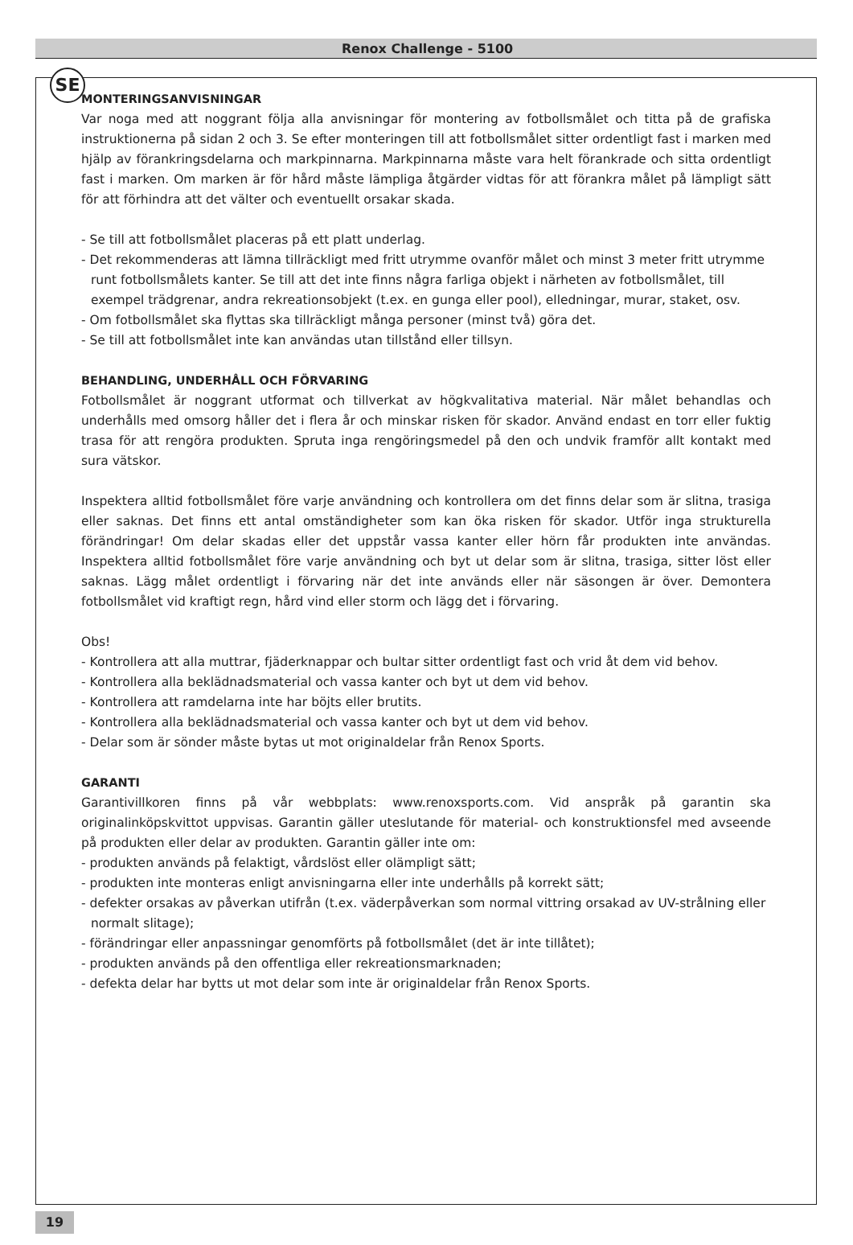SE
Renox Challenge - 5100
MONTERINGSANVISNINGAR
Var noga med att noggrant följa alla anvisningar för montering av fotbollsmålet och titta på de grafiska instruktionerna på sidan 2 och 3. Se efter monteringen till att fotbollsmålet sitter ordentligt fast i marken med hjälp av förankringsdelarna och markpinnarna. Markpinnarna måste vara helt förankrade och sitta ordentligt fast i marken. Om marken är för hård måste lämpliga åtgärder vidtas för att förankra målet på lämpligt sätt för att förhindra att det välter och eventuellt orsakar skada.
- Se till att fotbollsmålet placeras på ett platt underlag.
- Det rekommenderas att lämna tillräckligt med fritt utrymme ovanför målet och minst 3 meter fritt utrymme runt fotbollsmålets kanter. Se till att det inte finns några farliga objekt i närheten av fotbollsmålet, till exempel trädgrenar, andra rekreationsobjekt (t.ex. en gunga eller pool), elledningar, murar, staket, osv.
- Om fotbollsmålet ska flyttas ska tillräckligt många personer (minst två) göra det.
- Se till att fotbollsmålet inte kan användas utan tillstånd eller tillsyn.
BEHANDLING, UNDERHÅLL OCH FÖRVARING
Fotbollsmålet är noggrant utformat och tillverkat av högkvalitativa material. När målet behandlas och underhålls med omsorg håller det i flera år och minskar risken för skador. Använd endast en torr eller fuktig trasa för att rengöra produkten. Spruta inga rengöringsmedel på den och undvik framför allt kontakt med sura vätskor.
Inspektera alltid fotbollsmålet före varje användning och kontrollera om det finns delar som är slitna, trasiga eller saknas. Det finns ett antal omständigheter som kan öka risken för skador. Utför inga strukturella förändringar! Om delar skadas eller det uppstår vassa kanter eller hörn får produkten inte användas. Inspektera alltid fotbollsmålet före varje användning och byt ut delar som är slitna, trasiga, sitter löst eller saknas. Lägg målet ordentligt i förvaring när det inte används eller när säsongen är över. Demontera fotbollsmålet vid kraftigt regn, hård vind eller storm och lägg det i förvaring.
Obs!
- Kontrollera att alla muttrar, fjäderknappar och bultar sitter ordentligt fast och vrid åt dem vid behov.
- Kontrollera alla beklädnadsmaterial och vassa kanter och byt ut dem vid behov.
- Kontrollera att ramdelarna inte har böjts eller brutits.
- Kontrollera alla beklädnadsmaterial och vassa kanter och byt ut dem vid behov.
- Delar som är sönder måste bytas ut mot originaldelar från Renox Sports.
GARANTI
Garantivillkoren finns på vår webbplats: www.renoxsports.com. Vid anspråk på garantin ska originalinköpskvittot uppvisas. Garantin gäller uteslutande för material- och konstruktionsfel med avseende på produkten eller delar av produkten. Garantin gäller inte om:
- produkten används på felaktigt, vårdslöst eller olämpligt sätt;
- produkten inte monteras enligt anvisningarna eller inte underhålls på korrekt sätt;
- defekter orsakas av påverkan utifrån (t.ex. väderpåverkan som normal vittring orsakad av UV-strålning eller normalt slitage);
- förändringar eller anpassningar genomförts på fotbollsmålet (det är inte tillåtet);
- produkten används på den offentliga eller rekreationsmarknaden;
- defekta delar har bytts ut mot delar som inte är originaldelar från Renox Sports.
19